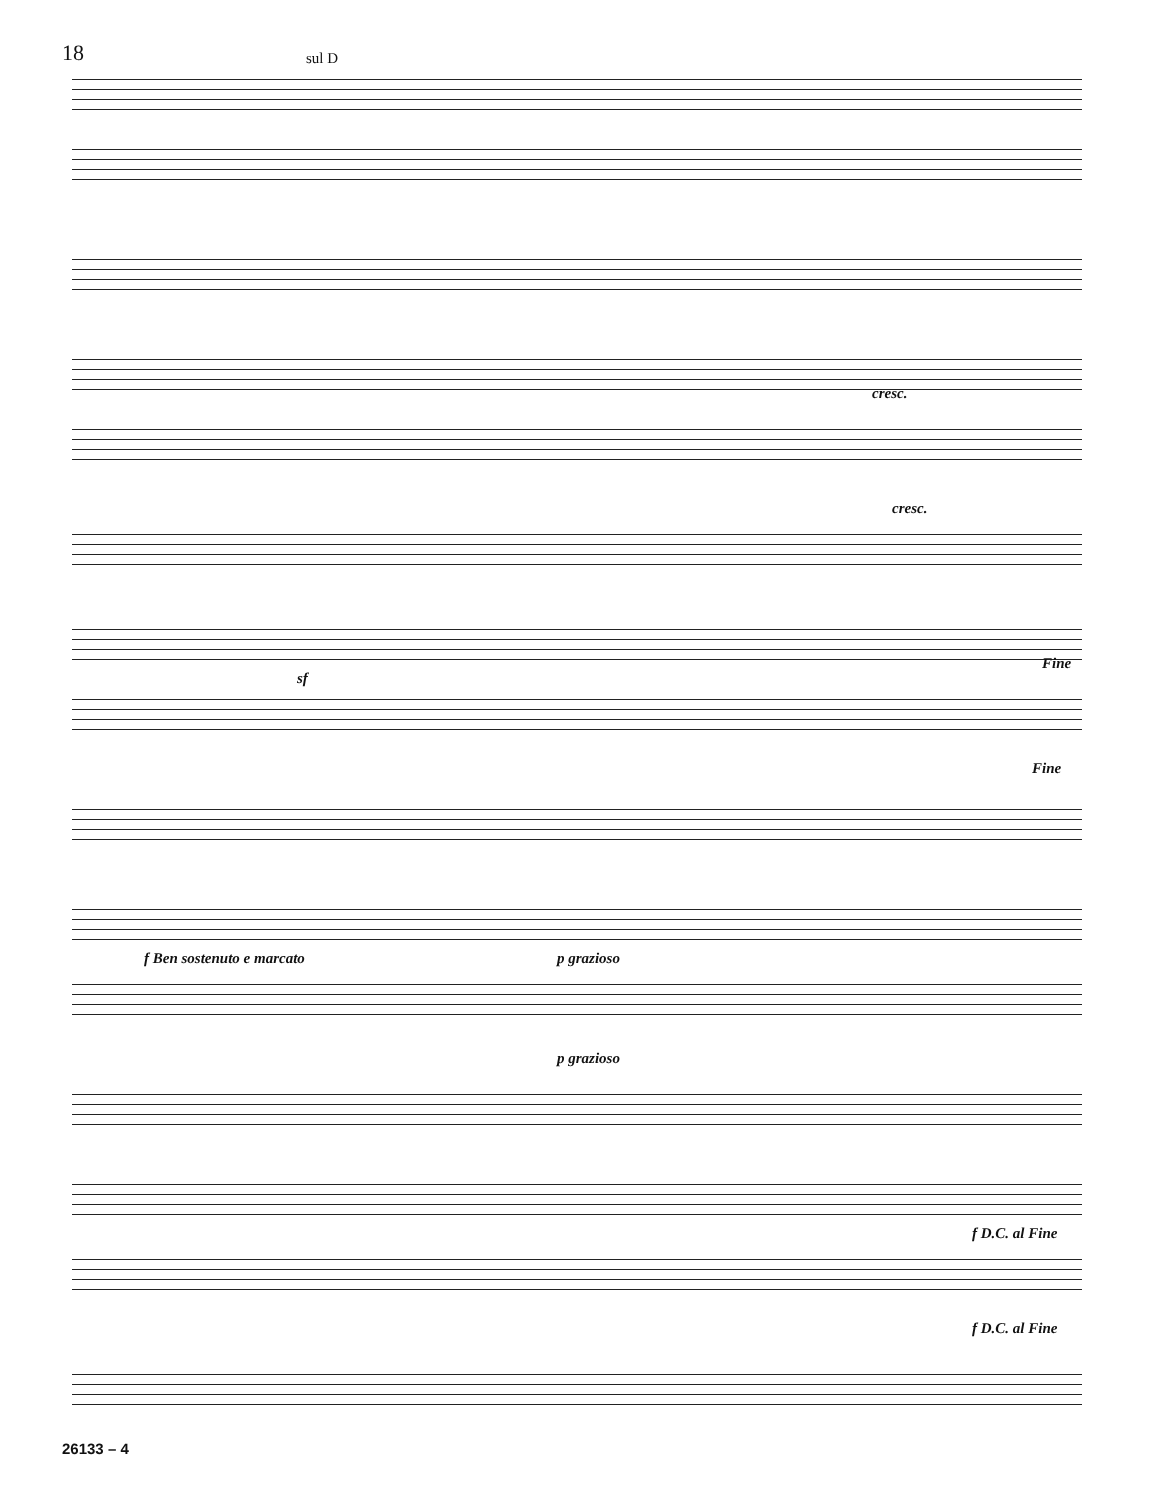18
sul D
cresc.
cresc.
sf
Fine
Fine
f Ben sostenuto e marcato p grazioso
p grazioso
f D.C. al Fine
f D.C. al Fine
26133 – 4